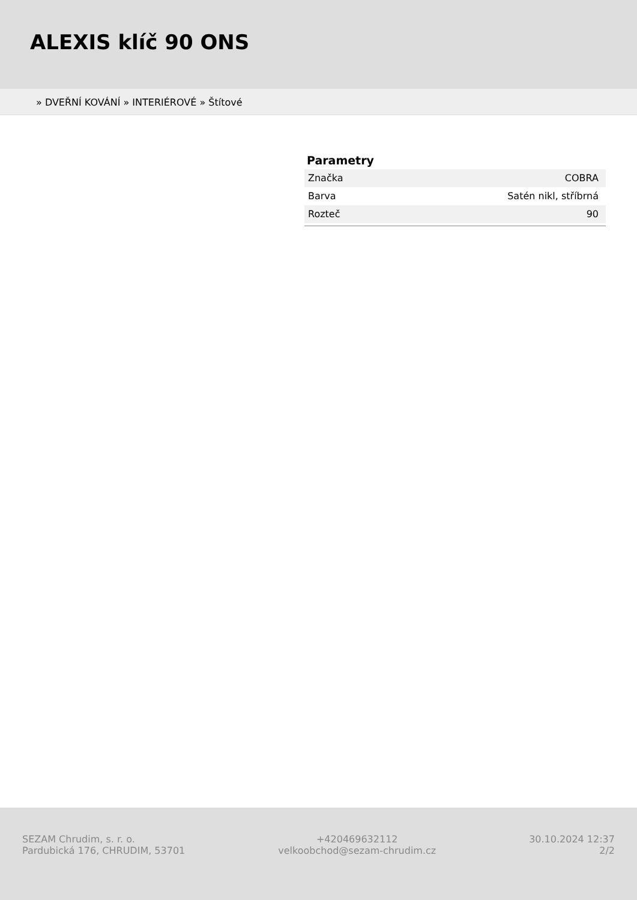ALEXIS klíč 90 ONS
» DVEŘNÍ KOVÁNÍ » INTERIÉROVÉ » Štítové
Parametry
| Značka | COBRA |
| Barva | Satén nikl, stříbrná |
| Rozteč | 90 |
SEZAM Chrudim, s. r. o.
Pardubická 176, CHRUDIM, 53701
+420469632112
velkoobchod@sezam-chrudim.cz
30.10.2024 12:37
2/2